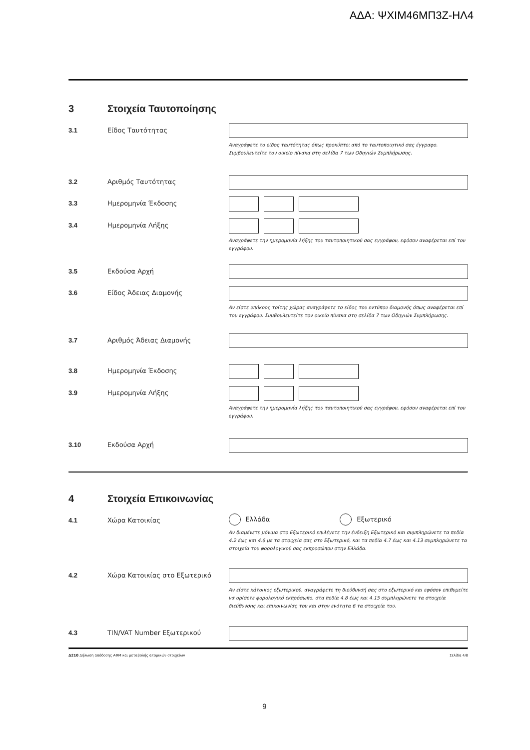ΑΔΑ: ΨΧΙΜ46ΜΠ3Ζ-ΗΛ4
3 Στοιχεία Ταυτοποίησης
3.1 Είδος Ταυτότητας
Αναγράφετε το είδος ταυτότητας όπως προκύπτει από το ταυτοποιητικό σας έγγραφο.
Συμβουλευτείτε τον οικείο πίνακα στη σελίδα 7 των Οδηγιών Συμπλήρωσης.
3.2 Αριθμός Ταυτότητας
3.3 Ημερομηνία Έκδοσης
3.4 Ημερομηνία Λήξης
Αναγράφετε την ημερομηνία λήξης του ταυτοποιητικού σας εγγράφου, εφόσον αναφέρεται επί του εγγράφου.
3.5 Εκδούσα Αρχή
3.6 Είδος Άδειας Διαμονής
Αν είστε υπήκοος τρίτης χώρας αναγράφετε το είδος του εντύπου διαμονής όπως αναφέρεται επί του εγγράφου. Συμβουλευτείτε τον οικείο πίνακα στη σελίδα 7 των Οδηγιών Συμπλήρωσης.
3.7 Αριθμός Άδειας Διαμονής
3.8 Ημερομηνία Έκδοσης
3.9 Ημερομηνία Λήξης
Αναγράφετε την ημερομηνία λήξης του ταυτοποιητικού σας εγγράφου, εφόσον αναφέρεται επί του εγγράφου.
3.10 Εκδούσα Αρχή
4 Στοιχεία Επικοινωνίας
4.1 Χώρα Κατοικίας
Ελλάδα Εξωτερικό
Αν διαμένετε μόνιμα στο Εξωτερικό επιλέγετε την ένδειξη Εξωτερικό και συμπληρώνετε τα πεδία 4.2 έως και 4.6 με τα στοιχεία σας στο Εξωτερικό, και τα πεδία 4.7 έως και 4.13 συμπληρώνετε τα στοιχεία του φορολογικού σας εκπροσώπου στην Ελλάδα.
4.2 Χώρα Κατοικίας στο Εξωτερικό
Αν είστε κάτοικος εξωτερικού, αναγράφετε τη διεύθυνσή σας στο εξωτερικό και εφόσον επιθυμείτε να ορίσετε φορολογικό εκπρόσωπο, στα πεδία 4.8 έως και 4.15 συμπληρώνετε τα στοιχεία διεύθυνσης και επικοινωνίας του και στην ενότητα 6 τα στοιχεία του.
4.3 TIN/VAT Number Εξωτερικού
Δ210 Δήλωση απόδοσης ΑΦΜ και μεταβολής ατομικών στοιχείων Σελίδα 4/8
9